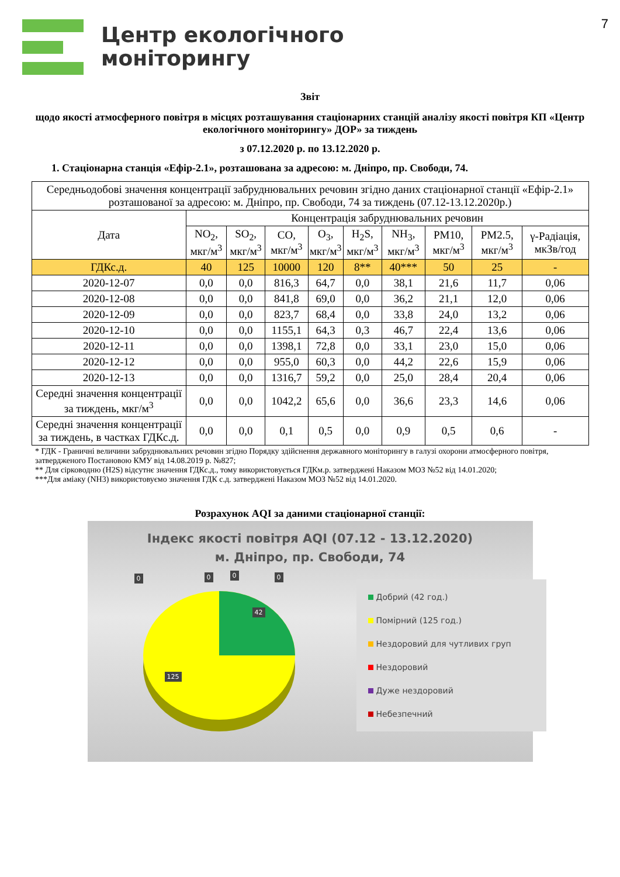7
Центр екологічного
моніторингу
Звіт
щодо якості атмосферного повітря в місцях розташування стаціонарних станцій аналізу якості повітря КП «Центр екологічного моніторингу» ДОР» за тиждень
з 07.12.2020 р. по 13.12.2020 р.
1. Стаціонарна станція «Ефір-2.1», розташована за адресою: м. Дніпро, пр. Свободи, 74.
| Середньодобові значення концентрації забруднювальних речовин згідно даних стаціонарної станції «Ефір-2.1» розташованої за адресою: м. Дніпро, пр. Свободи, 74 за тиждень (07.12-13.12.2020р.) | | | | | | | | | |
| --- | --- | --- | --- | --- | --- | --- | --- | --- | --- |
| Дата | Концентрація забруднювальних речовин | | | | | | | | |
| | NO<sub>2</sub>, мкг/м<sup>3</sup> | SO<sub>2</sub>, мкг/м<sup>3</sup> | CO, мкг/м<sup>3</sup> | O<sub>3</sub>, мкг/м<sup>3</sup> | H<sub>2</sub>S, мкг/м<sup>3</sup> | NH<sub>3</sub>, мкг/м<sup>3</sup> | PM10, мкг/м<sup>3</sup> | PM2.5, мкг/м<sup>3</sup> | γ-Радіація, мкЗв/год |
| ГДКс.д. | 40 | 125 | 10000 | 120 | 8** | 40*** | 50 | 25 | - |
| 2020-12-07 | 0,0 | 0,0 | 816,3 | 64,7 | 0,0 | 38,1 | 21,6 | 11,7 | 0,06 |
| 2020-12-08 | 0,0 | 0,0 | 841,8 | 69,0 | 0,0 | 36,2 | 21,1 | 12,0 | 0,06 |
| 2020-12-09 | 0,0 | 0,0 | 823,7 | 68,4 | 0,0 | 33,8 | 24,0 | 13,2 | 0,06 |
| 2020-12-10 | 0,0 | 0,0 | 1155,1 | 64,3 | 0,3 | 46,7 | 22,4 | 13,6 | 0,06 |
| 2020-12-11 | 0,0 | 0,0 | 1398,1 | 72,8 | 0,0 | 33,1 | 23,0 | 15,0 | 0,06 |
| 2020-12-12 | 0,0 | 0,0 | 955,0 | 60,3 | 0,0 | 44,2 | 22,6 | 15,9 | 0,06 |
| 2020-12-13 | 0,0 | 0,0 | 1316,7 | 59,2 | 0,0 | 25,0 | 28,4 | 20,4 | 0,06 |
| Середні значення концентрації за тиждень, мкг/м<sup>3</sup> | 0,0 | 0,0 | 1042,2 | 65,6 | 0,0 | 36,6 | 23,3 | 14,6 | 0,06 |
| Середні значення концентрації за тиждень, в частках ГДКс.д. | 0,0 | 0,0 | 0,1 | 0,5 | 0,0 | 0,9 | 0,5 | 0,6 | - |
* ГДК - Граничні величини забруднювальних речовин згідно Порядку здійснення державного моніторингу в галузі охорони атмосферного повітря, затвердженого Постановою КМУ від 14.08.2019 р. №827;
** Для сірководню (H2S) відсутнє значення ГДКс.д., тому використовується ГДКм.р. затверджені Наказом МОЗ №52 від 14.01.2020;
***Для аміаку (NH3) використовуємо значення ГДК с.д. затверджені Наказом МОЗ №52 від 14.01.2020.
Розрахунок AQI за даними стаціонарної станції:
Індекс якості повітря AQI (07.12 - 13.12.2020)
м. Дніпро, пр. Свободи, 74
0 0 0 0
42
125
Добрий (42 год.)
Помірний (125 год.)
Нездоровий для чутливих груп
Нездоровий
Дуже нездоровий
Небезпечний